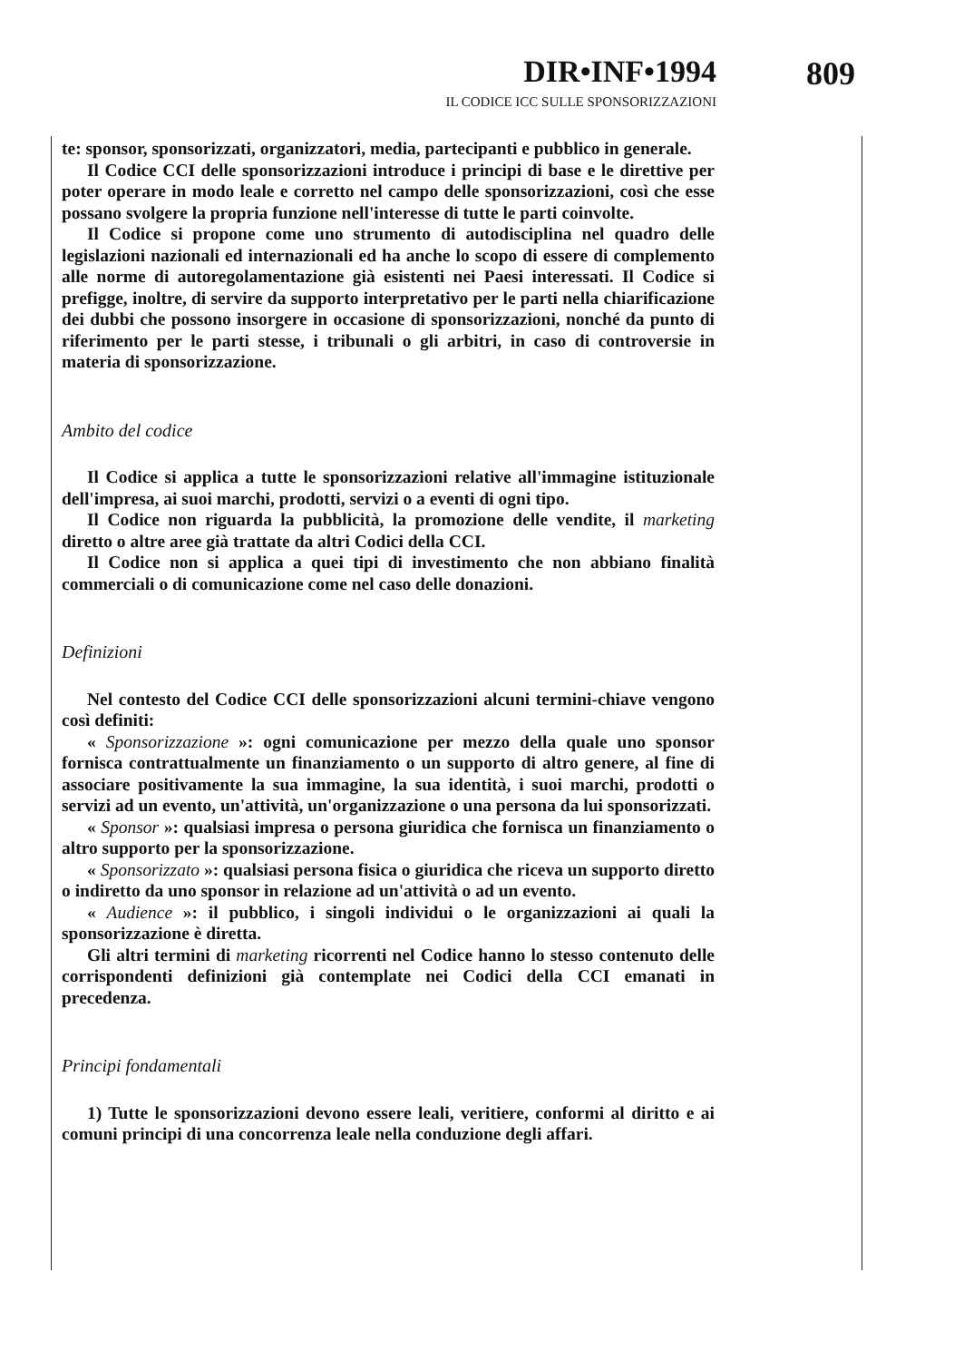DIR•INF•1994 809
IL CODICE ICC SULLE SPONSORIZZAZIONI
te: sponsor, sponsorizzati, organizzatori, media, partecipanti e pubblico in generale.
Il Codice CCI delle sponsorizzazioni introduce i principi di base e le direttive per poter operare in modo leale e corretto nel campo delle sponsorizzazioni, così che esse possano svolgere la propria funzione nell'interesse di tutte le parti coinvolte.
Il Codice si propone come uno strumento di autodisciplina nel quadro delle legislazioni nazionali ed internazionali ed ha anche lo scopo di essere di complemento alle norme di autoregolamentazione già esistenti nei Paesi interessati. Il Codice si prefigge, inoltre, di servire da supporto interpretativo per le parti nella chiarificazione dei dubbi che possono insorgere in occasione di sponsorizzazioni, nonché da punto di riferimento per le parti stesse, i tribunali o gli arbitri, in caso di controversie in materia di sponsorizzazione.
Ambito del codice
Il Codice si applica a tutte le sponsorizzazioni relative all'immagine istituzionale dell'impresa, ai suoi marchi, prodotti, servizi o a eventi di ogni tipo.
Il Codice non riguarda la pubblicità, la promozione delle vendite, il marketing diretto o altre aree già trattate da altri Codici della CCI.
Il Codice non si applica a quei tipi di investimento che non abbiano finalità commerciali o di comunicazione come nel caso delle donazioni.
Definizioni
Nel contesto del Codice CCI delle sponsorizzazioni alcuni termini-chiave vengono così definiti:
« Sponsorizzazione »: ogni comunicazione per mezzo della quale uno sponsor fornisca contrattualmente un finanziamento o un supporto di altro genere, al fine di associare positivamente la sua immagine, la sua identità, i suoi marchi, prodotti o servizi ad un evento, un'attività, un'organizzazione o una persona da lui sponsorizzati.
« Sponsor »: qualsiasi impresa o persona giuridica che fornisca un finanziamento o altro supporto per la sponsorizzazione.
« Sponsorizzato »: qualsiasi persona fisica o giuridica che riceva un supporto diretto o indiretto da uno sponsor in relazione ad un'attività o ad un evento.
« Audience »: il pubblico, i singoli individui o le organizzazioni ai quali la sponsorizzazione è diretta.
Gli altri termini di marketing ricorrenti nel Codice hanno lo stesso contenuto delle corrispondenti definizioni già contemplate nei Codici della CCI emanati in precedenza.
Principi fondamentali
1) Tutte le sponsorizzazioni devono essere leali, veritiere, conformi al diritto e ai comuni principi di una concorrenza leale nella conduzione degli affari.